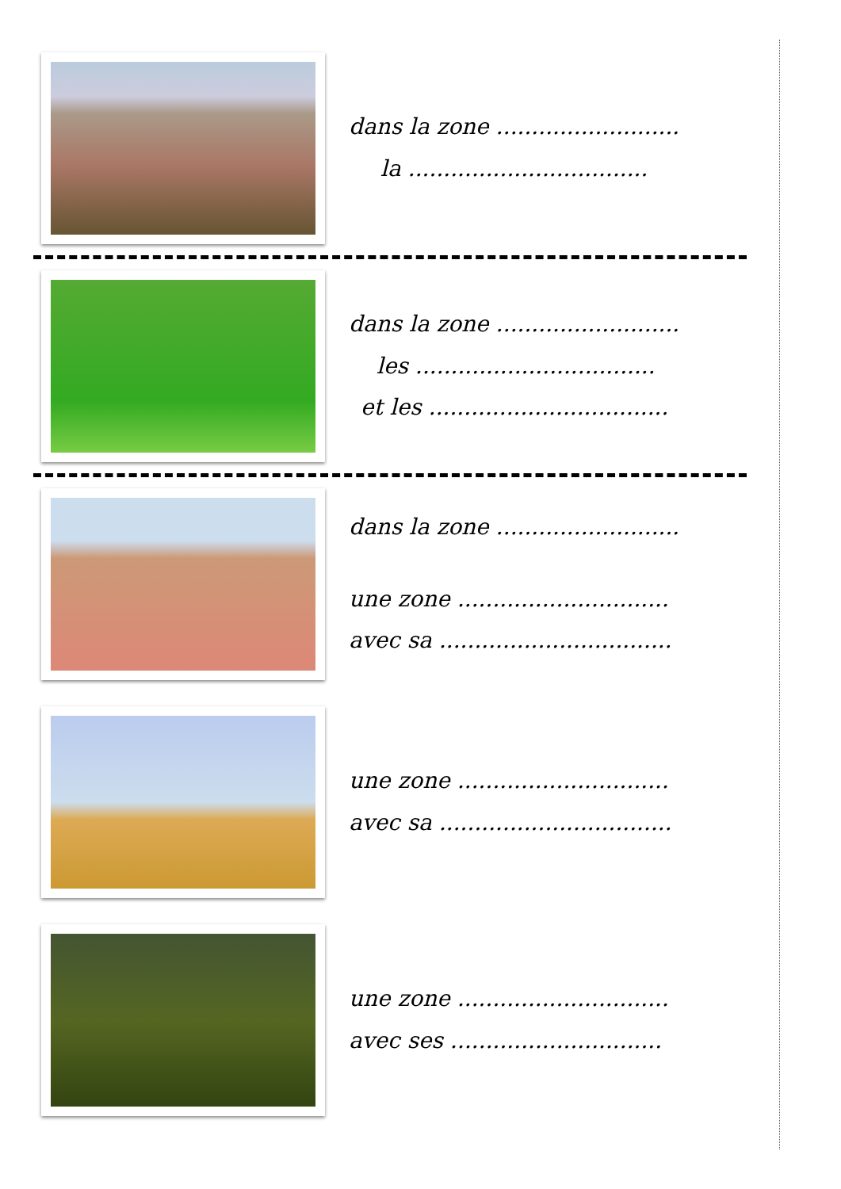dans la zone ..........................
la ..................................
dans la zone ..........................
les ..................................
et les ..................................
dans la zone ..........................
une zone ..............................
avec sa .................................
une zone ..............................
avec sa .................................
une zone ..............................
avec ses ..............................